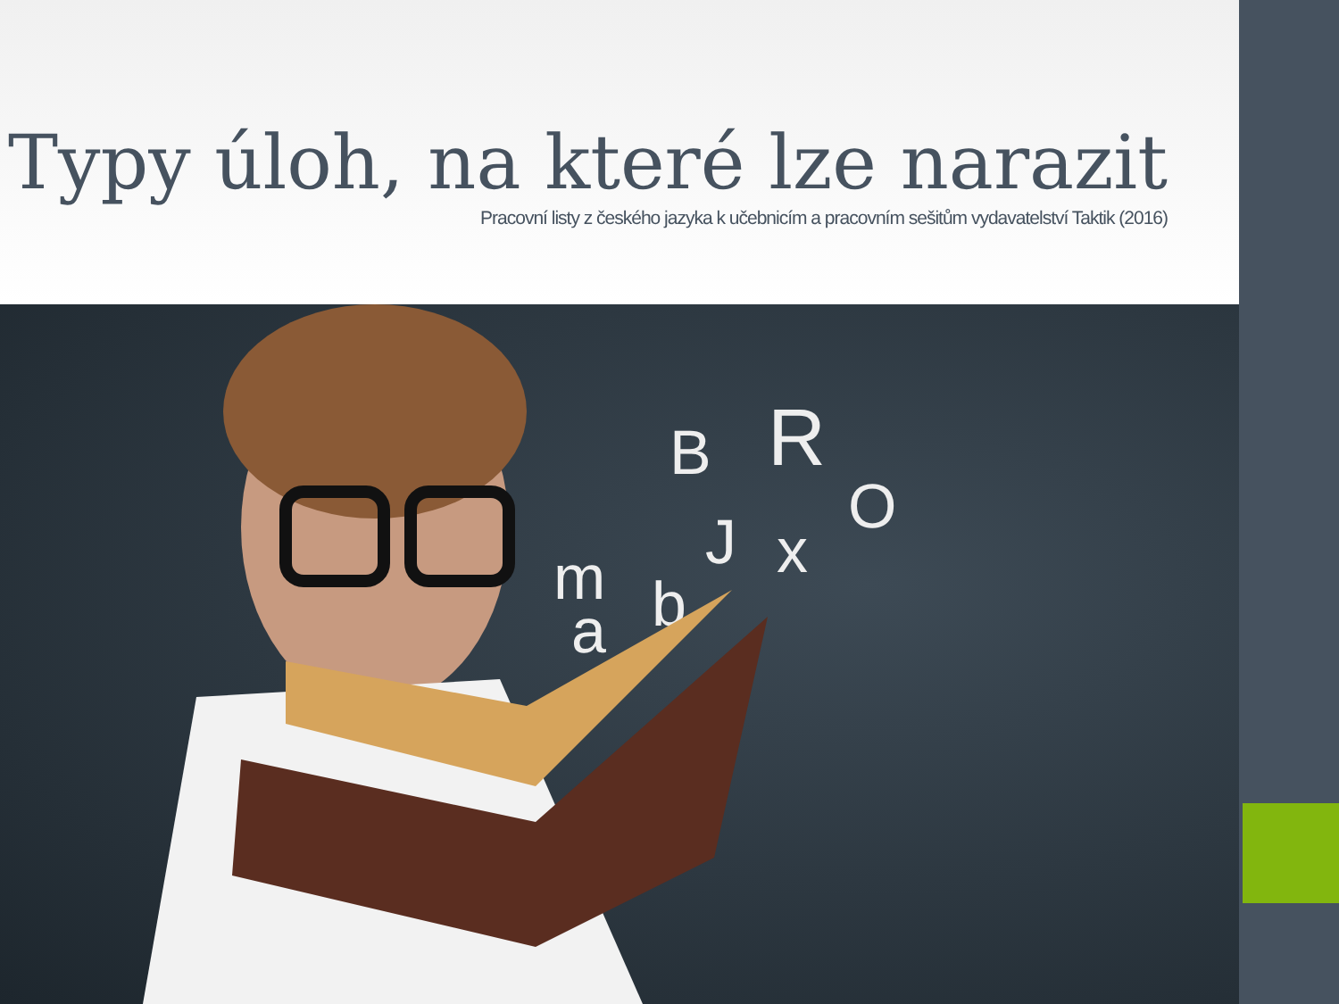Typy úloh, na které lze narazit
Pracovní listy z českého jazyka k učebnicím a pracovním sešitům vydavatelství Taktik (2016)
R
B
O
J
x
m
b
a